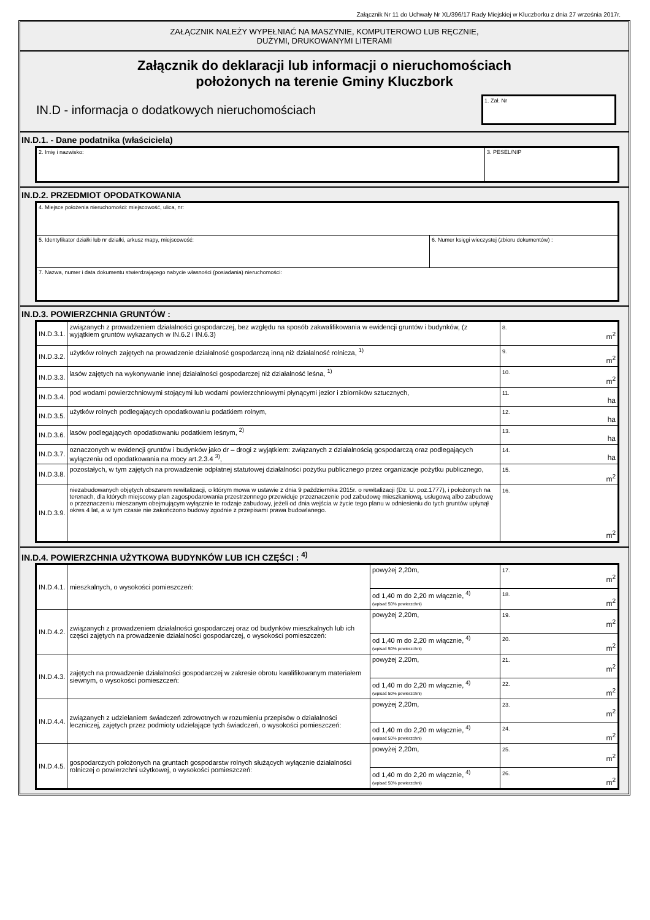Załącznik Nr 11 do Uchwały Nr XL/396/17 Rady Miejskiej w Kluczborku z dnia 27 września 2017r.
ZAŁĄCZNIK NALEŻY WYPEŁNIAĆ NA MASZYNIE, KOMPUTEROWO LUB RĘCZNIE,
DUŻYMI, DRUKOWANYMI LITERAMI
Załącznik do deklaracji lub informacji o nieruchomościach
położonych na terenie Gminy Kluczbork
IN.D - informacja o dodatkowych nieruchomościach 1. Zał. Nr
IN.D.1. - Dane podatnika (właściciela)
| 2. Imię i nazwisko: | 3. PESEL/NIP |
IN.D.2. PRZEDMIOT OPODATKOWANIA
| 4. Miejsce położenia nieruchomości: miejscowość, ulica, nr: | |
| 5. Identyfikator działki lub nr działki, arkusz mapy, miejscowość: | 6. Numer księgi wieczystej (zbioru dokumentów) : |
| 7. Nazwa, numer i data dokumentu stwierdzającego nabycie własności (posiadania) nieruchomości: | |
IN.D.3. POWIERZCHNIA GRUNTÓW :
| IN.D.3.1. | związanych z prowadzeniem działalności gospodarczej, bez względu na sposób zakwalifikowania w ewidencji gruntów i budynków, (z wyjątkiem gruntów wykazanych w IN.6.2 i IN.6.3) | 8. m<sup>2</sup> |
| IN.D.3.2. | użytków rolnych zajętych na prowadzenie działalność gospodarczą inną niż działalność rolnicza, <sup>1)</sup> | 9. m<sup>2</sup> |
| IN.D.3.3. | lasów zajętych na wykonywanie innej działalności gospodarczej niż działalność leśna, <sup>1)</sup> | 10. m<sup>2</sup> |
| IN.D.3.4. | pod wodami powierzchniowymi stojącymi lub wodami powierzchniowymi płynącymi jezior i zbiorników sztucznych, | 11. ha |
| IN.D.3.5. | użytków rolnych podlegających opodatkowaniu podatkiem rolnym, | 12. ha |
| IN.D.3.6. | lasów podlegających opodatkowaniu podatkiem leśnym, <sup>2)</sup> | 13. ha |
| IN.D.3.7. | oznaczonych w ewidencji gruntów i budynków jako dr – drogi z wyjątkiem: związanych z działalnością gospodarczą oraz podlegających wyłączeniu od opodatkowania na mocy art.2.3.4 <sup>3)</sup>, | 14. ha |
| IN.D.3.8. | pozostałych, w tym zajętych na prowadzenie odpłatnej statutowej działalności pożytku publicznego przez organizacje pożytku publicznego, | 15. m<sup>2</sup> |
| IN.D.3.9. | niezabudowanych objętych obszarem rewitalizacji, o którym mowa w ustawie z dnia 9 października 2015r. o rewitalizacji (Dz. U. poz.1777), i położonych na terenach, dla których miejscowy plan zagospodarowania przestrzennego przewiduje przeznaczenie pod zabudowę mieszkaniową, usługową albo zabudowę o przeznaczeniu mieszanym obejmującym wyłącznie te rodzaje zabudowy, jeżeli od dnia wejścia w życie tego planu w odniesieniu do tych gruntów upłynął okres 4 lat, a w tym czasie nie zakończono budowy zgodnie z przepisami prawa budowlanego. | 16. m<sup>2</sup> |
IN.D.4. POWIERZCHNIA UŻYTKOWA BUDYNKÓW LUB ICH CZĘŚCI : <sup>4)</sup>
| IN.D.4.1. | mieszkalnych, o wysokości pomieszczeń: | powyżej 2,20m, | 17. m<sup>2</sup> |
| | | od 1,40 m do 2,20 m włącznie, <sup>4)</sup> (wpisać 50% powierzchni) | 18. m<sup>2</sup> |
| IN.D.4.2. | związanych z prowadzeniem działalności gospodarczej oraz od budynków mieszkalnych lub ich części zajętych na prowadzenie działalności gospodarczej, o wysokości pomieszczeń: | powyżej 2,20m, | 19. m<sup>2</sup> |
| | | od 1,40 m do 2,20 m włącznie, <sup>4)</sup> (wpisać 50% powierzchni) | 20. m<sup>2</sup> |
| IN.D.4.3. | zajętych na prowadzenie działalności gospodarczej w zakresie obrotu kwalifikowanym materiałem siewnym, o wysokości pomieszczeń: | powyżej 2,20m, | 21. m<sup>2</sup> |
| | | od 1,40 m do 2,20 m włącznie, <sup>4)</sup> (wpisać 50% powierzchni) | 22. m<sup>2</sup> |
| IN.D.4.4. | związanych z udzielaniem świadczeń zdrowotnych w rozumieniu przepisów o działalności leczniczej, zajętych przez podmioty udzielające tych świadczeń, o wysokości pomieszczeń: | powyżej 2,20m, | 23. m<sup>2</sup> |
| | | od 1,40 m do 2,20 m włącznie, <sup>4)</sup> (wpisać 50% powierzchni) | 24. m<sup>2</sup> |
| IN.D.4.5. | gospodarczych położonych na gruntach gospodarstw rolnych służących wyłącznie działalności rolniczej o powierzchni użytkowej, o wysokości pomieszczeń: | powyżej 2,20m, | 25. m<sup>2</sup> |
| | | od 1,40 m do 2,20 m włącznie, <sup>4)</sup> (wpisać 50% powierzchni) | 26. m<sup>2</sup> |